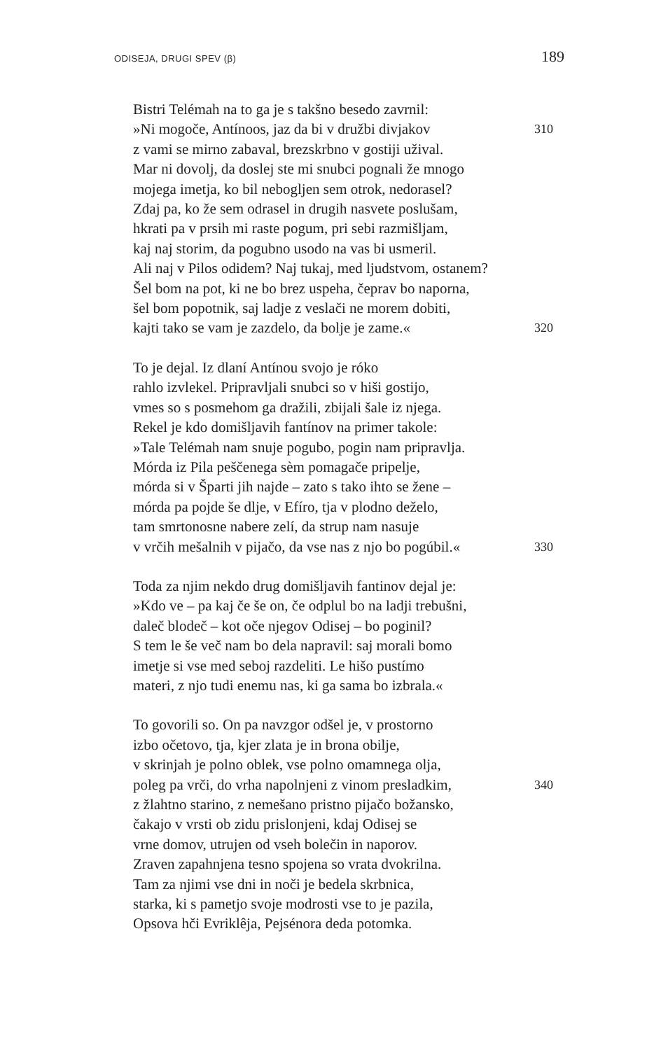ODISEJA, DRUGI SPEV (β) 189
Bistri Telémah na to ga je s takšno besedo zavrnil:
»Ni mogoče, Antínoos, jaz da bi v družbi divjakov 310
z vami se mirno zabaval, brezskrbno v gostiji užival.
Mar ni dovolj, da doslej ste mi snubci pognali že mnogo
mojega imetja, ko bil nebogljen sem otrok, nedorasel?
Zdaj pa, ko že sem odrasel in drugih nasvete poslušam,
hkrati pa v prsih mi raste pogum, pri sebi razmišljam,
kaj naj storim, da pogubno usodo na vas bi usmeril.
Ali naj v Pilos odidem? Naj tukaj, med ljudstvom, ostanem?
Šel bom na pot, ki ne bo brez uspeha, čeprav bo naporna,
šel bom popotnik, saj ladje z veslači ne morem dobiti,
kajti tako se vam je zazdelo, da bolje je zame.« 320
To je dejal. Iz dlaní Antínou svojo je róko
rahlo izvlekel. Pripravljali snubci so v hiši gostijo,
vmes so s posmehom ga dražili, zbijali šale iz njega.
Rekel je kdo domišljavih fantínov na primer takole:
»Tale Telémah nam snuje pogubo, pogin nam pripravlja.
Mórda iz Pila peščenega sèm pomagače pripelje,
mórda si v Šparti jih najde – zato s tako ihto se žene –
mórda pa pojde še dlje, v Efíro, tja v plodno deželo,
tam smrtonosne nabere zelí, da strup nam nasuje
v vrčih mešalnih v pijačo, da vse nas z njo bo pogúbil.« 330
Toda za njim nekdo drug domišljavih fantinov dejal je:
»Kdo ve – pa kaj če še on, če odplul bo na ladji trebušni,
daleč blodeč – kot oče njegov Odisej – bo poginil?
S tem le še več nam bo dela napravil: saj morali bomo
imetje si vse med seboj razdeliti. Le hišo pustímo
materi, z njo tudi enemu nas, ki ga sama bo izbrala.«
To govorili so. On pa navzgor odšel je, v prostorno
izbo očetovo, tja, kjer zlata je in brona obilje,
v skrinjah je polno oblek, vse polno omamnega olja,
poleg pa vrči, do vrha napolnjeni z vinom presladkim, 340
z žlahtno starino, z nemešano pristno pijačo božansko,
čakajo v vrsti ob zidu prislonjeni, kdaj Odisej se
vrne domov, utrujen od vseh bolečin in naporov.
Zraven zapahnjena tesno spojena so vrata dvokrilna.
Tam za njimi vse dni in noči je bedela skrbnica,
starka, ki s pametjo svoje modrosti vse to je pazila,
Opsova hči Evriklêja, Pejsénora deda potomka.